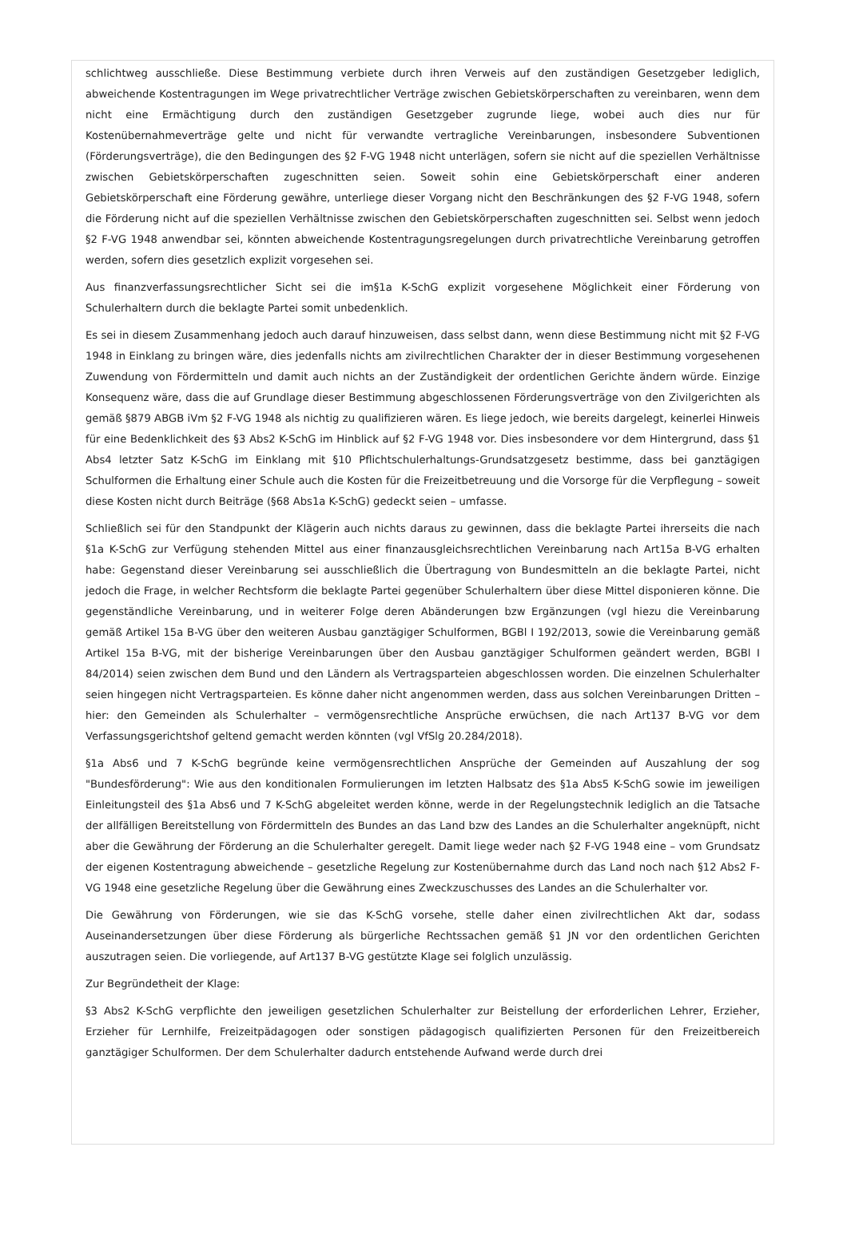schlichtweg ausschließe. Diese Bestimmung verbiete durch ihren Verweis auf den zuständigen Gesetzgeber lediglich, abweichende Kostentragungen im Wege privatrechtlicher Verträge zwischen Gebietskörperschaften zu vereinbaren, wenn dem nicht eine Ermächtigung durch den zuständigen Gesetzgeber zugrunde liege, wobei auch dies nur für Kostenübernahmeverträge gelte und nicht für verwandte vertragliche Vereinbarungen, insbesondere Subventionen (Förderungsverträge), die den Bedingungen des §2 F-VG 1948 nicht unterlägen, sofern sie nicht auf die speziellen Verhältnisse zwischen Gebietskörperschaften zugeschnitten seien. Soweit sohin eine Gebietskörperschaft einer anderen Gebietskörperschaft eine Förderung gewähre, unterliege dieser Vorgang nicht den Beschränkungen des §2 F-VG 1948, sofern die Förderung nicht auf die speziellen Verhältnisse zwischen den Gebietskörperschaften zugeschnitten sei. Selbst wenn jedoch §2 F-VG 1948 anwendbar sei, könnten abweichende Kostentragungsregelungen durch privatrechtliche Vereinbarung getroffen werden, sofern dies gesetzlich explizit vorgesehen sei.
Aus finanzverfassungsrechtlicher Sicht sei die im§1a K-SchG explizit vorgesehene Möglichkeit einer Förderung von Schulerhaltern durch die beklagte Partei somit unbedenklich.
Es sei in diesem Zusammenhang jedoch auch darauf hinzuweisen, dass selbst dann, wenn diese Bestimmung nicht mit §2 F-VG 1948 in Einklang zu bringen wäre, dies jedenfalls nichts am zivilrechtlichen Charakter der in dieser Bestimmung vorgesehenen Zuwendung von Fördermitteln und damit auch nichts an der Zuständigkeit der ordentlichen Gerichte ändern würde. Einzige Konsequenz wäre, dass die auf Grundlage dieser Bestimmung abgeschlossenen Förderungsverträge von den Zivilgerichten als gemäß §879 ABGB iVm §2 F-VG 1948 als nichtig zu qualifizieren wären. Es liege jedoch, wie bereits dargelegt, keinerlei Hinweis für eine Bedenklichkeit des §3 Abs2 K-SchG im Hinblick auf §2 F-VG 1948 vor. Dies insbesondere vor dem Hintergrund, dass §1 Abs4 letzter Satz K-SchG im Einklang mit §10 Pflichtschulerhaltungs-Grundsatzgesetz bestimme, dass bei ganztägigen Schulformen die Erhaltung einer Schule auch die Kosten für die Freizeitbetreuung und die Vorsorge für die Verpflegung – soweit diese Kosten nicht durch Beiträge (§68 Abs1a K-SchG) gedeckt seien – umfasse.
Schließlich sei für den Standpunkt der Klägerin auch nichts daraus zu gewinnen, dass die beklagte Partei ihrerseits die nach §1a K-SchG zur Verfügung stehenden Mittel aus einer finanzausgleichsrechtlichen Vereinbarung nach Art15a B-VG erhalten habe: Gegenstand dieser Vereinbarung sei ausschließlich die Übertragung von Bundesmitteln an die beklagte Partei, nicht jedoch die Frage, in welcher Rechtsform die beklagte Partei gegenüber Schulerhaltern über diese Mittel disponieren könne. Die gegenständliche Vereinbarung, und in weiterer Folge deren Abänderungen bzw Ergänzungen (vgl hiezu die Vereinbarung gemäß Artikel 15a B-VG über den weiteren Ausbau ganztägiger Schulformen, BGBl I 192/2013, sowie die Vereinbarung gemäß Artikel 15a B-VG, mit der bisherige Vereinbarungen über den Ausbau ganztägiger Schulformen geändert werden, BGBl I 84/2014) seien zwischen dem Bund und den Ländern als Vertragsparteien abgeschlossen worden. Die einzelnen Schulerhalter seien hingegen nicht Vertragsparteien. Es könne daher nicht angenommen werden, dass aus solchen Vereinbarungen Dritten – hier: den Gemeinden als Schulerhalter – vermögensrechtliche Ansprüche erwüchsen, die nach Art137 B-VG vor dem Verfassungsgerichtshof geltend gemacht werden könnten (vgl VfSlg 20.284/2018).
§1a Abs6 und 7 K-SchG begründe keine vermögensrechtlichen Ansprüche der Gemeinden auf Auszahlung der sog "Bundesförderung": Wie aus den konditionalen Formulierungen im letzten Halbsatz des §1a Abs5 K-SchG sowie im jeweiligen Einleitungsteil des §1a Abs6 und 7 K-SchG abgeleitet werden könne, werde in der Regelungstechnik lediglich an die Tatsache der allfälligen Bereitstellung von Fördermitteln des Bundes an das Land bzw des Landes an die Schulerhalter angeknüpft, nicht aber die Gewährung der Förderung an die Schulerhalter geregelt. Damit liege weder nach §2 F-VG 1948 eine – vom Grundsatz der eigenen Kostentragung abweichende – gesetzliche Regelung zur Kostenübernahme durch das Land noch nach §12 Abs2 F-VG 1948 eine gesetzliche Regelung über die Gewährung eines Zweckzuschusses des Landes an die Schulerhalter vor.
Die Gewährung von Förderungen, wie sie das K-SchG vorsehe, stelle daher einen zivilrechtlichen Akt dar, sodass Auseinandersetzungen über diese Förderung als bürgerliche Rechtssachen gemäß §1 JN vor den ordentlichen Gerichten auszutragen seien. Die vorliegende, auf Art137 B-VG gestützte Klage sei folglich unzulässig.
Zur Begründetheit der Klage:
§3 Abs2 K-SchG verpflichte den jeweiligen gesetzlichen Schulerhalter zur Beistellung der erforderlichen Lehrer, Erzieher, Erzieher für Lernhilfe, Freizeitpädagogen oder sonstigen pädagogisch qualifizierten Personen für den Freizeitbereich ganztägiger Schulformen. Der dem Schulerhalter dadurch entstehende Aufwand werde durch drei